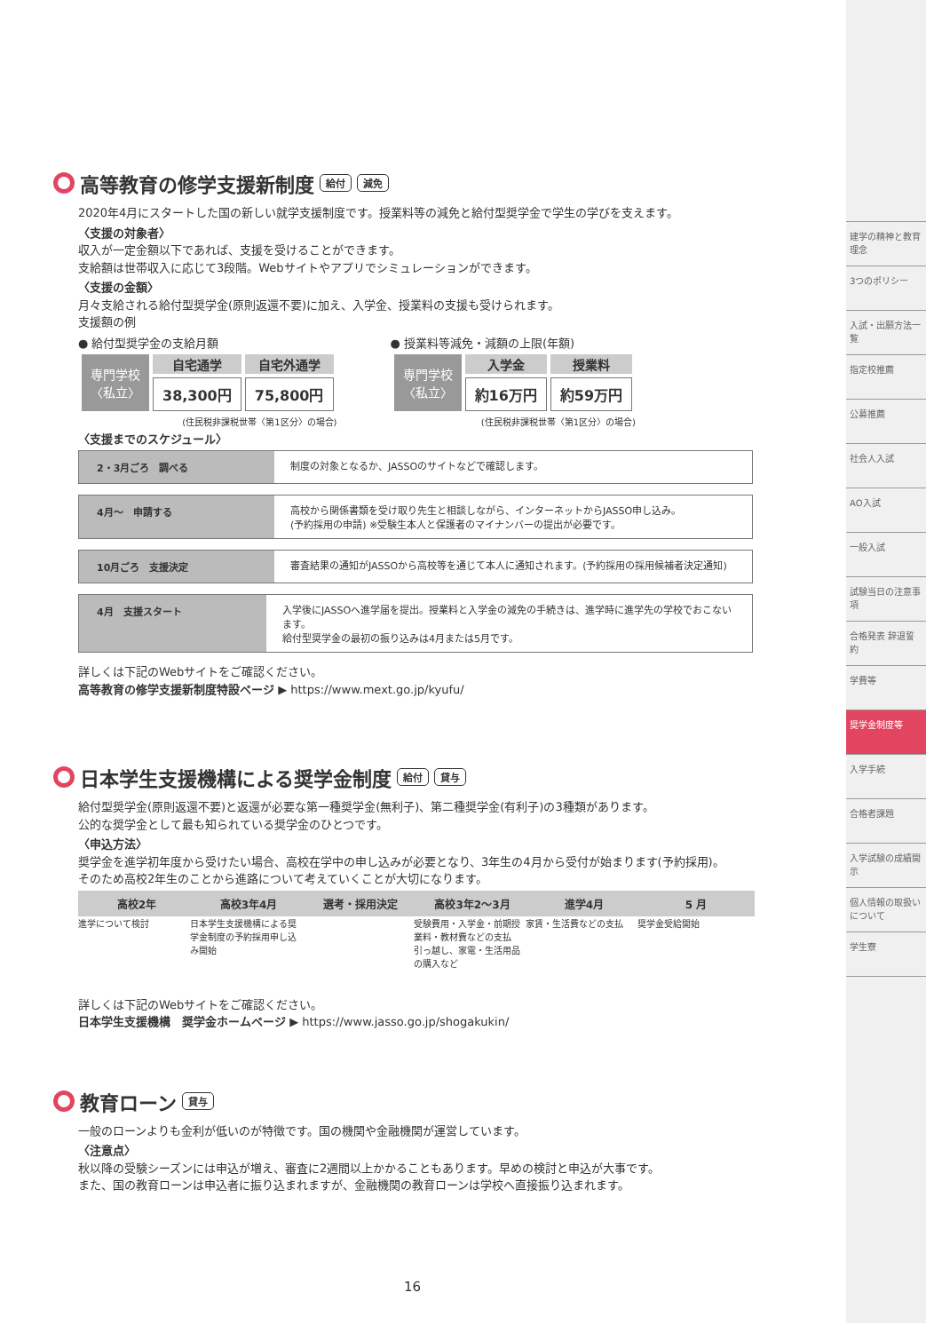高等教育の修学支援新制度 給付 減免
2020年4月にスタートした国の新しい就学支援制度です。授業料等の減免と給付型奨学金で学生の学びを支えます。
〈支援の対象者〉
収入が一定金額以下であれば、支援を受けることができます。
支給額は世帯収入に応じて3段階。Webサイトやアプリでシミュレーションができます。
〈支援の金額〉
月々支給される給付型奨学金(原則返還不要)に加え、入学金、授業料の支援も受けられます。
支援額の例
● 給付型奨学金の支給月額
| 専門学校 〈私立〉 | 自宅通学 | 自宅外通学 |
| | 38,300円 | 75,800円 |
(住民税非課税世帯〈第1区分〉の場合)
● 授業料等減免・減額の上限(年額)
| 専門学校 〈私立〉 | 入学金 | 授業料 |
| | 約16万円 | 約59万円 |
(住民税非課税世帯〈第1区分〉の場合)
〈支援までのスケジュール〉
2・3月ごろ　調べる 制度の対象となるか、JASSOのサイトなどで確認します。
4月〜　申請する 高校から関係書類を受け取り先生と相談しながら、インターネットからJASSO申し込み。
(予約採用の申請) ※受験生本人と保護者のマイナンバーの提出が必要です。
10月ごろ　支援決定 審査結果の通知がJASSOから高校等を通じて本人に通知されます。(予約採用の採用候補者決定通知)
4月　支援スタート 入学後にJASSOへ進学届を提出。授業料と入学金の減免の手続きは、進学時に進学先の学校でおこないます。
給付型奨学金の最初の振り込みは4月または5月です。
詳しくは下記のWebサイトをご確認ください。
高等教育の修学支援新制度特設ページ ▶ https://www.mext.go.jp/kyufu/
日本学生支援機構による奨学金制度 給付 貸与
給付型奨学金(原則返還不要)と返還が必要な第一種奨学金(無利子)、第二種奨学金(有利子)の3種類があります。
公的な奨学金として最も知られている奨学金のひとつです。
〈申込方法〉
奨学金を進学初年度から受けたい場合、高校在学中の申し込みが必要となり、3年生の4月から受付が始まります(予約採用)。
そのため高校2年生のことから進路について考えていくことが大切になります。
高校2年
進学について検討
高校3年4月
日本学生支援機構による奨学金制度の予約採用申し込み開始
選考・採用決定 高校3年2〜3月
受験費用・入学金・前期授業料・教材費などの支払 引っ越し、家電・生活用品の購入など
進学4月
家賃・生活費などの支払
5 月
奨学金受給開始
詳しくは下記のWebサイトをご確認ください。
日本学生支援機構　奨学金ホームページ ▶ https://www.jasso.go.jp/shogakukin/
教育ローン 貸与
一般のローンよりも金利が低いのが特徴です。国の機関や金融機関が運営しています。
〈注意点〉
秋以降の受験シーズンには申込が増え、審査に2週間以上かかることもあります。早めの検討と申込が大事です。
また、国の教育ローンは申込者に振り込まれますが、金融機関の教育ローンは学校へ直接振り込まれます。
16
建学の精神と教育理念
3つのポリシー
入試・出願方法一覧
指定校推薦
公募推薦
社会人入試
AO入試
一般入試
試験当日の注意事項
合格発表 辞退誓約
学費等
奨学金制度等
入学手続
合格者課題
入学試験の成績開示
個人情報の取扱いについて
学生寮